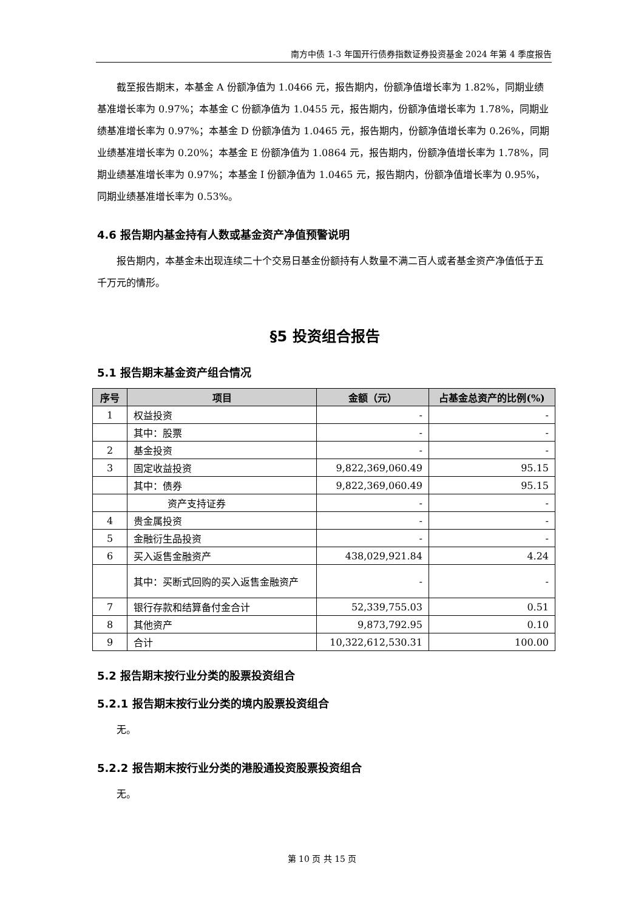南方中债 1-3 年国开行债券指数证券投资基金 2024 年第 4 季度报告
截至报告期末，本基金 A 份额净值为 1.0466 元，报告期内，份额净值增长率为 1.82%，同期业绩基准增长率为 0.97%；本基金 C 份额净值为 1.0455 元，报告期内，份额净值增长率为 1.78%，同期业绩基准增长率为 0.97%；本基金 D 份额净值为 1.0465 元，报告期内，份额净值增长率为 0.26%，同期业绩基准增长率为 0.20%；本基金 E 份额净值为 1.0864 元，报告期内，份额净值增长率为 1.78%，同期业绩基准增长率为 0.97%；本基金 I 份额净值为 1.0465 元，报告期内，份额净值增长率为 0.95%，同期业绩基准增长率为 0.53%。
4.6 报告期内基金持有人数或基金资产净值预警说明
报告期内，本基金未出现连续二十个交易日基金份额持有人数量不满二百人或者基金资产净值低于五千万元的情形。
§5 投资组合报告
5.1 报告期末基金资产组合情况
| 序号 | 项目 | 金额（元） | 占基金总资产的比例(%) |
| --- | --- | --- | --- |
| 1 | 权益投资 | - | - |
| | 其中：股票 | - | - |
| 2 | 基金投资 | - | - |
| 3 | 固定收益投资 | 9,822,369,060.49 | 95.15 |
| | 其中：债券 | 9,822,369,060.49 | 95.15 |
| | 资产支持证券 | - | - |
| 4 | 贵金属投资 | - | - |
| 5 | 金融衍生品投资 | - | - |
| 6 | 买入返售金融资产 | 438,029,921.84 | 4.24 |
| | 其中：买断式回购的买入返售金融资产 | - | - |
| 7 | 银行存款和结算备付金合计 | 52,339,755.03 | 0.51 |
| 8 | 其他资产 | 9,873,792.95 | 0.10 |
| 9 | 合计 | 10,322,612,530.31 | 100.00 |
5.2 报告期末按行业分类的股票投资组合
5.2.1 报告期末按行业分类的境内股票投资组合
无。
5.2.2 报告期末按行业分类的港股通投资股票投资组合
无。
第 10 页 共 15 页